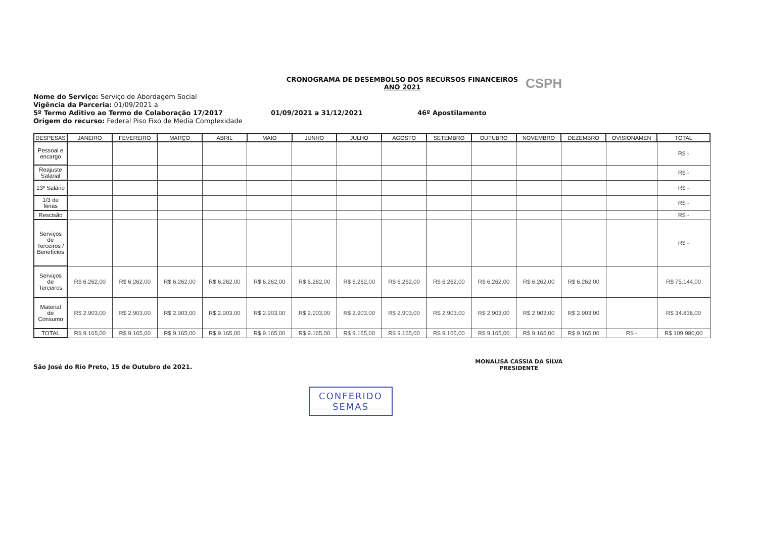CSPH
CRONOGRAMA DE DESEMBOLSO DOS RECURSOS FINANCEIROS
ANO 2021
Nome do Serviço: Serviço de Abordagem Social
Vigência da Parceria: 01/09/2021 a
5º Termo Aditivo ao Termo de Colaboração 17/2017 01/09/2021 a 31/12/2021 46º Apostilamento
Origem do recurso: Federal Piso Fixo de Media Complexidade
| DESPESAS | JANEIRO | FEVEREIRO | MARÇO | ABRIL | MAIO | JUNHO | JULHO | AGOSTO | SETEMBRO | OUTUBRO | NOVEMBRO | DEZEMBRO | OVISIONAMEN | TOTAL |
| --- | --- | --- | --- | --- | --- | --- | --- | --- | --- | --- | --- | --- | --- | --- |
| Pessoal e encargo | | | | | | | | | | | | | | R$ - |
| Reajuste Salarial | | | | | | | | | | | | | | R$ - |
| 13º Salário | | | | | | | | | | | | | | R$ - |
| 1/3 de férias | | | | | | | | | | | | | | R$ - |
| Rescisão | | | | | | | | | | | | | | R$ - |
| Serviços de Terceiros / Benefícios | | | | | | | | | | | | | | R$ - |
| Serviços de Terceiros | R$ 6.262,00 | R$ 6.262,00 | R$ 6.262,00 | R$ 6.262,00 | R$ 6.262,00 | R$ 6.262,00 | R$ 6.262,00 | R$ 6.262,00 | R$ 6.262,00 | R$ 6.262,00 | R$ 6.262,00 | R$ 6.262,00 | | R$ 75.144,00 |
| Material de Consumo | R$ 2.903,00 | R$ 2.903,00 | R$ 2.903,00 | R$ 2.903,00 | R$ 2.903,00 | R$ 2.903,00 | R$ 2.903,00 | R$ 2.903,00 | R$ 2.903,00 | R$ 2.903,00 | R$ 2.903,00 | R$ 2.903,00 | | R$ 34.836,00 |
| TOTAL | R$ 9.165,00 | R$ 9.165,00 | R$ 9.165,00 | R$ 9.165,00 | R$ 9.165,00 | R$ 9.165,00 | R$ 9.165,00 | R$ 9.165,00 | R$ 9.165,00 | R$ 9.165,00 | R$ 9.165,00 | R$ 9.165,00 | R$ - | R$ 109.980,00 |
São José do Rio Preto, 15 de Outubro de 2021.
MONALISA CASSIA DA SILVA
PRESIDENTE
CONFERIDO
SEMAS